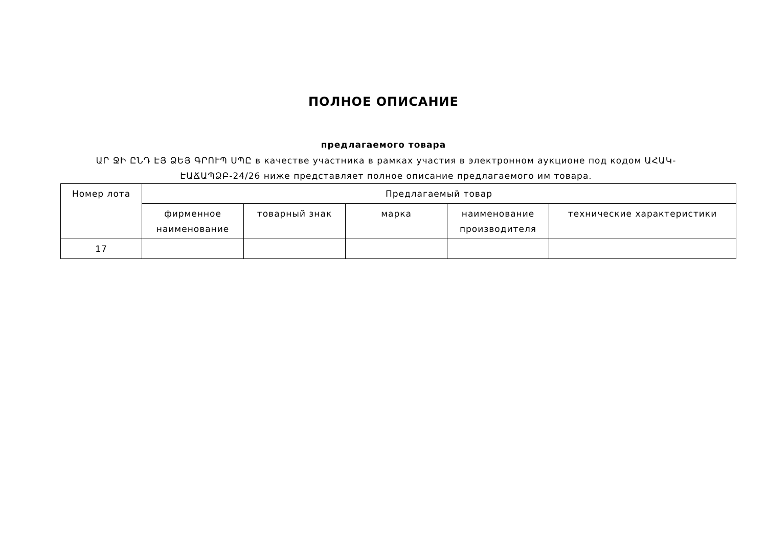ПОЛНОЕ ОПИСАНИЕ
предлагаемого товара
ԱՐ ՋԻ ԸՆԴ ԷՅ ՁԵՅ ԳՐՈՒՊ ՍՊԸ в качестве участника в рамках участия в электронном аукционе под кодом ԱՀԱԿ-ԷԱՃԱՊՁԲ-24/26 ниже представляет полное описание предлагаемого им товара.
| Номер лота | Предлагаемый товар | | | | |
| --- | --- | --- | --- | --- | --- |
| | фирменное наименование | товарный знак | марка | наименование производителя | технические характеристики |
| 17 | | | | | |